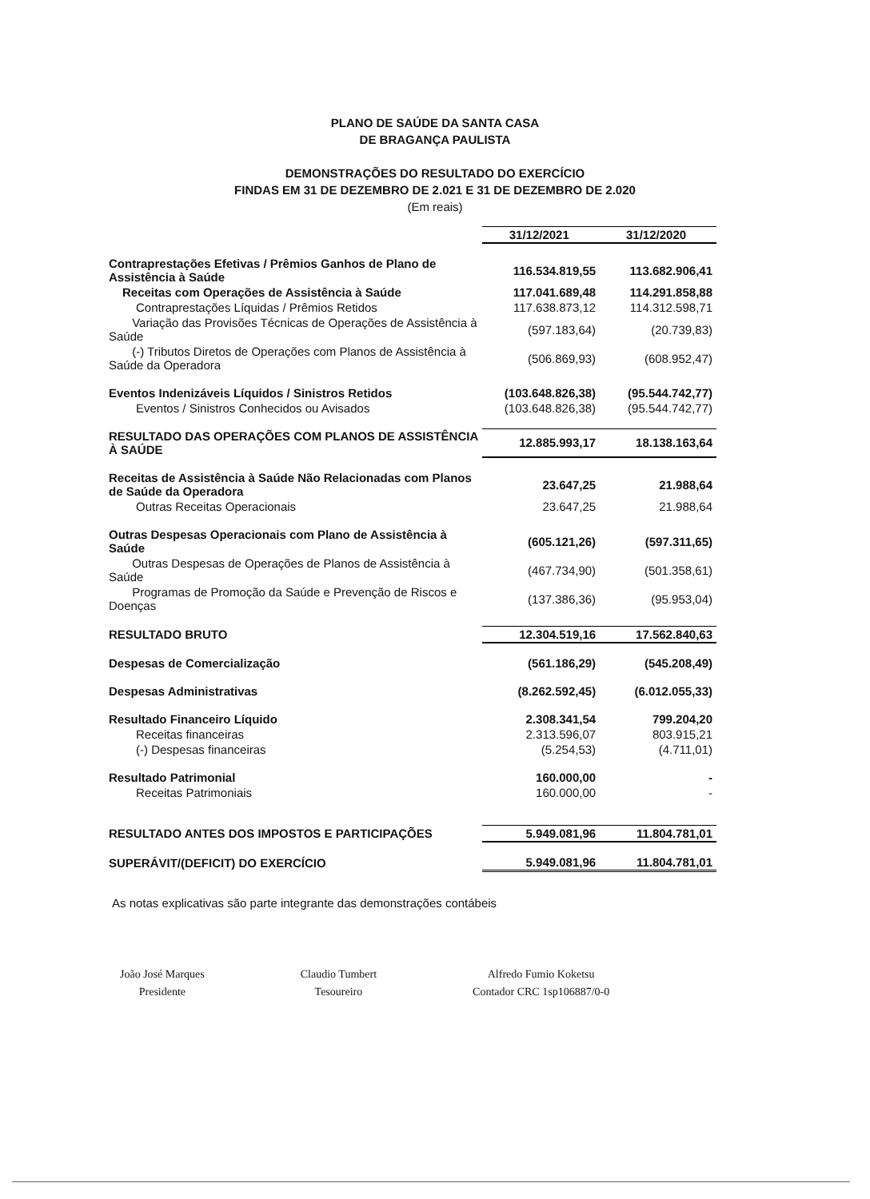PLANO DE SAÚDE DA SANTA CASA
DE BRAGANÇA PAULISTA
DEMONSTRAÇÕES DO RESULTADO DO EXERCÍCIO
FINDAS EM 31 DE DEZEMBRO DE 2.021 E 31 DE DEZEMBRO DE 2.020
(Em reais)
| | 31/12/2021 | 31/12/2020 |
| Contraprestações Efetivas / Prêmios Ganhos de Plano de Assistência à Saúde | 116.534.819,55 | 113.682.906,41 |
| Receitas com Operações de Assistência à Saúde | 117.041.689,48 | 114.291.858,88 |
| Contraprestações Líquidas / Prêmios Retidos | 117.638.873,12 | 114.312.598,71 |
| Variação das Provisões Técnicas de Operações de Assistência à Saúde | (597.183,64) | (20.739,83) |
| (-) Tributos Diretos de Operações com Planos de Assistência à Saúde da Operadora | (506.869,93) | (608.952,47) |
| Eventos Indenizáveis Líquidos / Sinistros Retidos | (103.648.826,38) | (95.544.742,77) |
| Eventos / Sinistros Conhecidos ou Avisados | (103.648.826,38) | (95.544.742,77) |
| RESULTADO DAS OPERAÇÕES COM PLANOS DE ASSISTÊNCIA À SAÚDE | 12.885.993,17 | 18.138.163,64 |
| Receitas de Assistência à Saúde Não Relacionadas com Planos de Saúde da Operadora | 23.647,25 | 21.988,64 |
| Outras Receitas Operacionais | 23.647,25 | 21.988,64 |
| Outras Despesas Operacionais com Plano de Assistência à Saúde | (605.121,26) | (597.311,65) |
| Outras Despesas de Operações de Planos de Assistência à Saúde | (467.734,90) | (501.358,61) |
| Programas de Promoção da Saúde e Prevenção de Riscos e Doenças | (137.386,36) | (95.953,04) |
| RESULTADO BRUTO | 12.304.519,16 | 17.562.840,63 |
| Despesas de Comercialização | (561.186,29) | (545.208,49) |
| Despesas Administrativas | (8.262.592,45) | (6.012.055,33) |
| Resultado Financeiro Líquido | 2.308.341,54 | 799.204,20 |
| Receitas financeiras | 2.313.596,07 | 803.915,21 |
| (-) Despesas financeiras | (5.254,53) | (4.711,01) |
| Resultado Patrimonial | 160.000,00 | - |
| Receitas Patrimoniais | 160.000,00 | - |
| RESULTADO ANTES DOS IMPOSTOS E PARTICIPAÇÕES | 5.949.081,96 | 11.804.781,01 |
| SUPERÁVIT/(DEFICIT) DO EXERCÍCIO | 5.949.081,96 | 11.804.781,01 |
As notas explicativas são parte integrante das demonstrações contábeis
João José Marques
Presidente
Claudio Tumbert
Tesoureiro
Alfredo Fumio Koketsu
Contador CRC 1sp106887/0-0